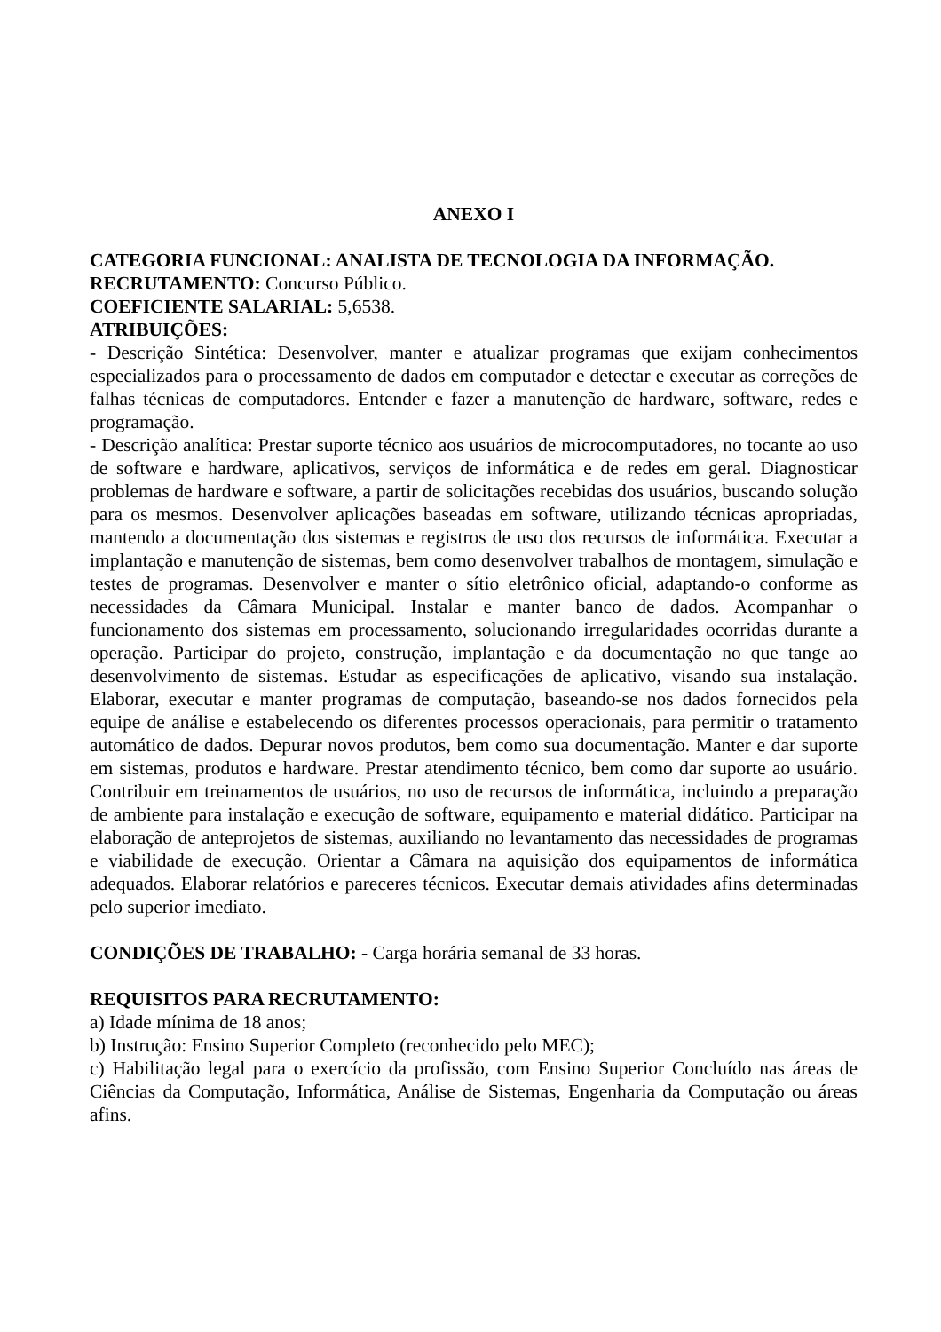ANEXO I
CATEGORIA FUNCIONAL: ANALISTA DE TECNOLOGIA DA INFORMAÇÃO.
RECRUTAMENTO: Concurso Público.
COEFICIENTE SALARIAL: 5,6538.
ATRIBUIÇÕES:
- Descrição Sintética: Desenvolver, manter e atualizar programas que exijam conhecimentos especializados para o processamento de dados em computador e detectar e executar as correções de falhas técnicas de computadores. Entender e fazer a manutenção de hardware, software, redes e programação.
- Descrição analítica: Prestar suporte técnico aos usuários de microcomputadores, no tocante ao uso de software e hardware, aplicativos, serviços de informática e de redes em geral. Diagnosticar problemas de hardware e software, a partir de solicitações recebidas dos usuários, buscando solução para os mesmos. Desenvolver aplicações baseadas em software, utilizando técnicas apropriadas, mantendo a documentação dos sistemas e registros de uso dos recursos de informática. Executar a implantação e manutenção de sistemas, bem como desenvolver trabalhos de montagem, simulação e testes de programas. Desenvolver e manter o sítio eletrônico oficial, adaptando-o conforme as necessidades da Câmara Municipal. Instalar e manter banco de dados. Acompanhar o funcionamento dos sistemas em processamento, solucionando irregularidades ocorridas durante a operação. Participar do projeto, construção, implantação e da documentação no que tange ao desenvolvimento de sistemas. Estudar as especificações de aplicativo, visando sua instalação. Elaborar, executar e manter programas de computação, baseando-se nos dados fornecidos pela equipe de análise e estabelecendo os diferentes processos operacionais, para permitir o tratamento automático de dados. Depurar novos produtos, bem como sua documentação. Manter e dar suporte em sistemas, produtos e hardware. Prestar atendimento técnico, bem como dar suporte ao usuário. Contribuir em treinamentos de usuários, no uso de recursos de informática, incluindo a preparação de ambiente para instalação e execução de software, equipamento e material didático. Participar na elaboração de anteprojetos de sistemas, auxiliando no levantamento das necessidades de programas e viabilidade de execução. Orientar a Câmara na aquisição dos equipamentos de informática adequados. Elaborar relatórios e pareceres técnicos. Executar demais atividades afins determinadas pelo superior imediato.
CONDIÇÕES DE TRABALHO: - Carga horária semanal de 33 horas.
REQUISITOS PARA RECRUTAMENTO:
a) Idade mínima de 18 anos;
b) Instrução: Ensino Superior Completo (reconhecido pelo MEC);
c) Habilitação legal para o exercício da profissão, com Ensino Superior Concluído nas áreas de Ciências da Computação, Informática, Análise de Sistemas, Engenharia da Computação ou áreas afins.